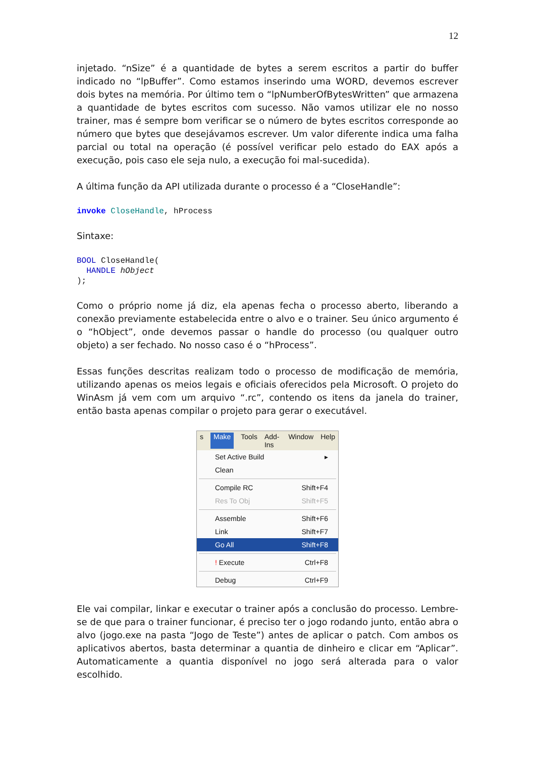12
injetado. “nSize” é a quantidade de bytes a serem escritos a partir do buffer indicado no “lpBuffer”. Como estamos inserindo uma WORD, devemos escrever dois bytes na memória. Por último tem o “lpNumberOfBytesWritten” que armazena a quantidade de bytes escritos com sucesso. Não vamos utilizar ele no nosso trainer, mas é sempre bom verificar se o número de bytes escritos corresponde ao número que bytes que desejávamos escrever. Um valor diferente indica uma falha parcial ou total na operação (é possível verificar pelo estado do EAX após a execução, pois caso ele seja nulo, a execução foi mal-sucedida).
A última função da API utilizada durante o processo é a “CloseHandle”:
invoke CloseHandle, hProcess
Sintaxe:
BOOL CloseHandle(
  HANDLE hObject
);
Como o próprio nome já diz, ela apenas fecha o processo aberto, liberando a conexão previamente estabelecida entre o alvo e o trainer. Seu único argumento é o “hObject”, onde devemos passar o handle do processo (ou qualquer outro objeto) a ser fechado. No nosso caso é o “hProcess”.
Essas funções descritas realizam todo o processo de modificação de memória, utilizando apenas os meios legais e oficiais oferecidos pela Microsoft. O projeto do WinAsm já vem com um arquivo “.rc”, contendo os itens da janela do trainer, então basta apenas compilar o projeto para gerar o executável.
s Make Tools Add-Ins Window Help
Set Active Build ▸
Clean
Compile RC Shift+F4
Res To Obj Shift+F5
Assemble Shift+F6
Link Shift+F7
Go All Shift+F8
! Execute Ctrl+F8
Debug Ctrl+F9
Ele vai compilar, linkar e executar o trainer após a conclusão do processo. Lembre-se de que para o trainer funcionar, é preciso ter o jogo rodando junto, então abra o alvo (jogo.exe na pasta “Jogo de Teste”) antes de aplicar o patch. Com ambos os aplicativos abertos, basta determinar a quantia de dinheiro e clicar em “Aplicar”. Automaticamente a quantia disponível no jogo será alterada para o valor escolhido.